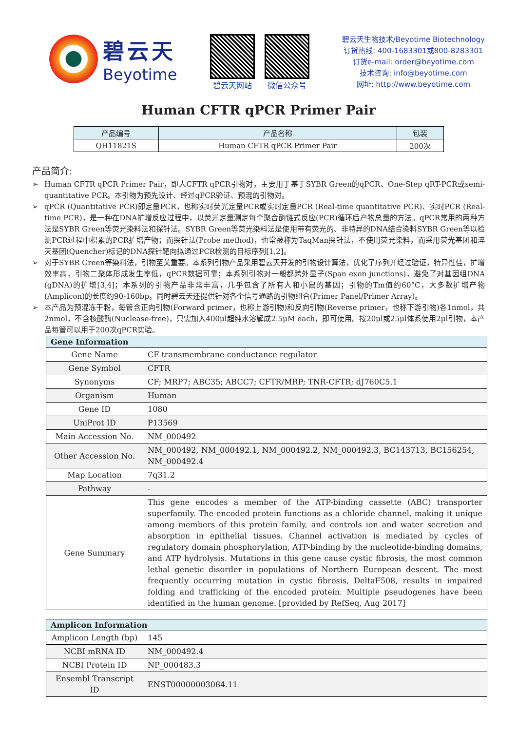碧云天
Beyotime
碧云天网站 微信公众号
碧云天生物技术/Beyotime Biotechnology
订货热线: 400-1683301或800-8283301
订货e-mail: order@beyotime.com
技术咨询: info@beyotime.com
网址: http://www.beyotime.com
Human CFTR qPCR Primer Pair
| 产品编号 | 产品名称 | 包装 |
| --- | --- | --- |
| QH11821S | Human CFTR qPCR Primer Pair | 200次 |
产品简介:
➢ Human CFTR qPCR Primer Pair，即人CFTR qPCR引物对，主要用于基于SYBR Green的qPCR、One-Step qRT-PCR或semi-quantitative PCR。本引物为预先设计、经过qPCR验证、预混的引物对。
➢ qPCR (Quantitative PCR)即定量PCR，也称实时荧光定量PCR或实时定量PCR (Real-time quantitative PCR)、实时PCR (Real-time PCR)，是一种在DNA扩增反应过程中，以荧光定量测定每个聚合酶链式反应(PCR)循环后产物总量的方法。qPCR常用的两种方法是SYBR Green等荧光染料法和探针法。SYBR Green等荧光染料法是使用带有荧光的、非特异的DNA结合染料SYBR Green等以检测PCR过程中积累的PCR扩增产物；而探针法(Probe method)，也常被称为TaqMan探针法，不使用荧光染料，而采用荧光基团和淬灭基团(Quencher)标记的DNA探针靶向拟通过PCR检测的目标序列[1,2]。
➢ 对于SYBR Green等染料法，引物至关重要。本系列引物产品采用碧云天开发的引物设计算法，优化了序列并经过验证，特异性佳，扩增效率高，引物二聚体形成发生率低，qPCR数据可靠；本系列引物对一般都跨外显子(Span exon junctions)，避免了对基因组DNA (gDNA)的扩增[3,4]；本系列的引物产品非常丰富，几乎包含了所有人和小鼠的基因；引物的Tm值约60°C，大多数扩增产物(Amplicon)的长度约90-160bp。同时碧云天还提供针对各个信号通路的引物组合(Primer Panel/Primer Array)。
➢ 本产品为预混冻干粉，每管含正向引物(Forward primer，也称上游引物)和反向引物(Reverse primer，也称下游引物)各1nmol，共2nmol，不含核酸酶(Nuclease-free)，只需加入400μl超纯水溶解成2.5μM each，即可使用。按20μl或25μl体系使用2μl引物，本产品每管可以用于200次qPCR实验。
| Gene Information | |
| --- | --- |
| Gene Name | CF transmembrane conductance regulator |
| Gene Symbol | CFTR |
| Synonyms | CF; MRP7; ABC35; ABCC7; CFTR/MRP; TNR-CFTR; dJ760C5.1 |
| Organism | Human |
| Gene ID | 1080 |
| UniProt ID | P13569 |
| Main Accession No. | NM_000492 |
| Other Accession No. | NM_000492, NM_000492.1, NM_000492.2, NM_000492.3, BC143713, BC156254, NM_000492.4 |
| Map Location | 7q31.2 |
| Pathway | - |
| Gene Summary | This gene encodes a member of the ATP-binding cassette (ABC) transporter superfamily. The encoded protein functions as a chloride channel, making it unique among members of this protein family, and controls ion and water secretion and absorption in epithelial tissues. Channel activation is mediated by cycles of regulatory domain phosphorylation, ATP-binding by the nucleotide-binding domains, and ATP hydrolysis. Mutations in this gene cause cystic fibrosis, the most common lethal genetic disorder in populations of Northern European descent. The most frequently occurring mutation in cystic fibrosis, DeltaF508, results in impaired folding and trafficking of the encoded protein. Multiple pseudogenes have been identified in the human genome. [provided by RefSeq, Aug 2017] |
| Amplicon Information | |
| --- | --- |
| Amplicon Length (bp) | 145 |
| NCBI mRNA ID | NM_000492.4 |
| NCBI Protein ID | NP_000483.3 |
| Ensembl Transcript ID | ENST00000003084.11 |